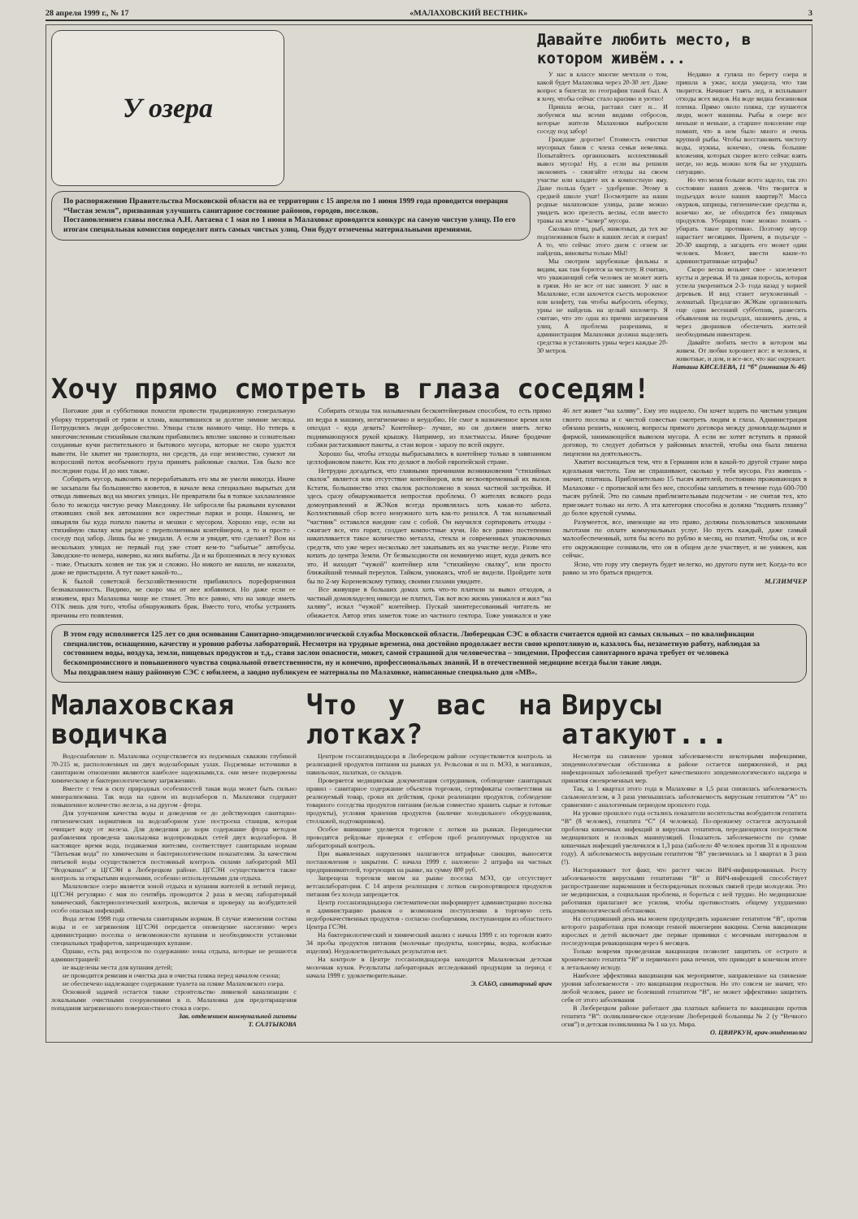28 апреля 1999 г., № 17 «МАЛАХОВСКИЙ ВЕСТНИК» 3
У озера
По распоряжению Правительства Московской области на ее территории с 15 апреля по 1 июня 1999 года проводится операция “Чистая земля”, призванная улучшить санитарное состояние районов, городов, поселков.
Постановлением главы поселка А.Н. Автаева с 1 мая по 1 июня в Малаховке проводится конкурс на самую чистую улицу. По его итогам специальная комиссия определит пять самых чистых улиц. Они будут отмечены материальными премиями.
Давайте любить место, в котором живём...
У нас в классе многие мечтали о том, какой будет Малаховка через 20-30 лет. Даже вопрос в билетах по географии такой был. А я хочу, чтобы сейчас стало красиво и уютно!
Пришла весна, растаял снег и... И любуемся мы всеми видами отбросов, которые жители Малаховки выбросили соседу под забор!
Граждане дорогие! Стоимость очистки мусорных баков с члена семьи невелика. Попытайтесь организовать коллективный вывоз мусора! Ну, а если вы решили экономить - сжигайте отходы на своем участке или кладите их в компостную яму. Даже польза будет - удобрение. Этому в средней школе учат! Посмотрите на наши родные малаховские улицы, разве можно увидеть всю прелесть весны, если вместо травы на земле - “ковер” мусора.
Сколько птиц, рыб, животных, да тех же подснежников было в наших лесах и озерах! А то, что сейчас этого днем с огнем не найдешь, виноваты только МЫ!
Мы смотрим зарубежные фильмы и видим, как там борются за чистоту. Я считаю, что уважающий себя человек не может жить в грязи. Но не все от нас зависит. У нас в Малаховке, если захочется съесть мороженое или конфету, так чтобы выбросить обертку, урны не найдешь на целый километр. Я считаю, что это одна из причин загрязнения улиц. А проблема разрешима, и администрация Малаховки должна выделить средства и установить урны через каждые 20-30 метров.
Недавно я гуляла по берегу озера и пришла в ужас, когда увидела, что там творится. Начинает таять лед, и всплывают отходы всех видов. На воде видна бензиновая пленка. Прямо около пляжа, где купаются люди, моют машины. Рыбы в озере все меньше и меньше, а старшее поколение еще помнит, что в нем было много и очень крупной рыбы. Чтобы восстановить чистоту воды, нужны, конечно, очень большие вложения, которых скорее всего сейчас взять негде, но ведь можно хотя бы не ухудшать ситуацию.
Но что меня больше всего задело, так это состояние наших домов. Что творится в подъездах возле наших квартир?! Масса окурков, шприцы, гигиенические средства и, конечно же, не обходится без пищевых продуктов. Уборщиц тоже можно понять - убирать такое противно. Поэтому мусор нарастает месяцами. Причем, в подъезде – 20-30 квартир, а загадить его может один человек. Может, ввести какие-то административные штрафы?
Скоро весна возьмет свое - зазеленеют кусты и деревья. И та дикая поросль, которая успела укорениться 2-3- года назад у корней деревьев. И вид станет неухоженный - лохматый. Предлагаю ЖЭКам организовать еще один весенний субботник, развесить объявления на подъездах, назначить день, а через дворников обеспечить жителей необходимым инвентарем.
Давайте любить место в котором мы живем. От любви хорошеет все: и человек, и животные, и дом, и все-все, что нас окружает.
Наташа КИСЕЛЕВА, 11 “б” (гимназия № 46)
Хочу прямо смотреть в глаза соседям!
Погожие дни и субботники помогли провести традиционную генеральную уборку территорий от грязи и хлама, накопившихся за долгие зимние месяцы. Потрудились люди добросовестно. Улицы стали намного чище. Но теперь к многочисленным стихийным свалкам прибавились вполне законно и сознательно созданные кучи растительного и бытового мусора, которые не скоро удастся вывезти. Не хватит ни транспорта, ни средств, да еще неизвестно, сумеют ли возросший поток необычного груза принять районные свалки. Так было все последние годы. И до них также.
Собирать мусор, вывозить и перерабатывать его мы не умели никогда. Иначе не засыпали бы большинство кюветов, в начале века специально вырытых для отвода ливневых вод на многих улицах. Не превратили бы в топкое захламленное боло то некогда чистую речку Македонку. Не забросали бы ржавыми кузовами отживших свой век автомашин все окрестные парки и рощи. Наконец, не швыряли бы куда попало пакеты и мешки с мусором. Хорошо еще, если на стихийную свалку или рядом с переполненным контейнером, а то и просто - соседу под забор. Лишь бы не увидали. А если и увидят, что сделают? Вон на нескольких улицах не первый год уже стоят кем-то “забытые” автобусы. Заводские-то номера, наверно, на них выбиты. Да и на брошенных в лесу кузовах - тоже. Отыскать хозяев не так уж и сложно. Но никого не нашли, не наказали, даже не пристыдили. А тут пакет какой-то...
К былой советской бесхозяйственности прибавилось пореформенная безнаказанность. Видимо, не скоро мы от нее избавимся. Но даже если ее изживем, враз Малаховка чище не станет. Это все равно, что на заводе иметь ОТК лишь для того, чтобы обнаруживать брак. Вместо того, чтобы устранять причины его появления.
Собирать отходы так называемым бесконтейнерным способом, то есть прямо из ведра в машину, негигиенично и неудобно. Не смог в назначенное время или опоздал - куда девать? Контейнер– лучше, но он должен иметь легко поднимающуюся рукой крышку. Например, из пластмассы. Иначе бродячие собаки растаскивают пакеты, а стаи ворон - заразу по всей округе.
Хорошо бы, чтобы отходы выбрасывались в контейнер только в завязанном целлофановом пакете. Как это делают в любой европейской стране.
Нетрудно догадаться, что главными причинами возникновения “стихийных свалок” является или отсутствие контейнеров, или несвоевременный их вызов. Кстати, большинство этих свалок расположено в зонах частной застройки. И здесь сразу обнаруживается непростая проблема. О жителях всякого рода домоуправлений и ЖЭКов всегда проявлялась хоть какая-то забота. Коллективный сбор всего ненужного хоть как-то решался. А так называемый “частник” оставался наедине сам с собой. Он научился сортировать отходы - сжигает все, что горит, создает компостные кучи. Но все равно постепенно накапливается такое количество металла, стекла и современных упаковочных средств, что уже через несколько лет закапывать их на участке негде. Разве что копать до центра Земли. От безвыходности он неминуемо ищет, куда девать все это. И находит “чужой” контейнер или “стихийную свалку”, или просто ближайший темный переулок. Тайком, унижаясь, чтоб не видели. Пройдите хотя бы по 2-му Кореневскому тупику, своими глазами увидите.
Все живущие в больших домах хоть что-то платили за вывоз отходов, а частный домовладелец никогда не платил, Так вот всю жизнь унижался и жил “на халяву”, искал “чужой” контейнер. Пускай заинтересованный читатель не обижается. Автор этих заметок тоже из частного сектора. Тоже унижался и уже 46 лет живет “на халяву”. Ему это надоело. Он хочет ходить по чистым улицам своего поселка и с чистой совестью смотреть людям в глаза. Администрация обязана решить, наконец, вопросы прямого договора между домовладельцами и фирмой, занимающейся вывозом мусора. А если не хотят вступать в прямой договор, то следует добиться у районных властей, чтобы она была лишена лицензии на деятельность.
Хватит восхищаться тем, что в Германии или в какой-то другой стране мира идеальная чистота. Там не спрашивают, сколько у тебя мусора. Раз живешь - значит, платишь. Приблизительно 15 тысяч жителей, постоянно проживающих в Малаховке - с пропиской или без нее, способны заплатить в течение года 600-700 тысяч рублей. Это по самым приблизительным подсчетам - не считая тех, кто приезжает только на лето. А эта категория способна и должна “поднять планку” до более круглой суммы.
Разумеется, все, имеющие на это право, должны пользоваться законными льготами по оплате коммунальных услуг. Но пусть каждый, даже самый малообеспеченный, хотя бы всего по рублю в месяц, но платит. Чтобы он, и все его окружающие сознавали, что он в общем деле участвует, и не унижен, как сейчас.
Ясно, что гору эту свернуть будет нелегко, но другого пути нет. Когда-то все равно за это браться придется.
М.ГЛИМЧЕР
В этом году исполняется 125 лет со дня основания Санитарно-эпидемиологической службы Московской области. Люберецкая СЭС в области считается одной из самых сильных – по квалификации специалистов, оснащению, качеству и уровню работы лабораторий. Несмотря на трудные времена, она достойно продолжает вести свою кропотливую и, казалось бы, незаметную работу, наблюдая за состоянием воды, воздуха, земли, пищевых продуктов и т.д., ставя заслон опасности, может, самой страшной для человечества – эпидемии. Профессия санитарного врача требует от человека бескомпромиссного и повышенного чувства социальной ответственности, ну и конечно, профессиональных знаний. И в отечественной медицине всегда были такие люди.
Мы поздравляем нашу районную СЭС с юбилеем, а заодно публикуем ее материалы по Малаховке, написанные специально для «МВ».
Малаховская водичка
Водоснабжение п. Малаховка осуществляется из подземных скважин глубиной 70-215 м, расположенных на двух водозаборных узлах. Подземные источники в санитарном отношении являются наиболее надежными,т.к. они менее подвержены химическому и бактериологическому загрязнению.
Вместе с тем в силу природных особенностей такая вода может быть сильно минерализована. Так вода на одном из водозаборов п. Малаховки содержит повышенное количество железа, а на другом - фтора.
Для улучшения качества воды и доведения ее до действующих санитарно-гигиенических нормативов на водозаборном узле построена станция, которая очищает воду от железа. Для доведения до норм содержание фтора методом разбавления проведена закольцовка водопроводных сетей двух водозаборов. В настоящее время вода, подаваемая жителям, соответствует санитарным нормам “Питьевая вода” по химическим и бактериологическим показателям. За качеством питьевой воды осуществляется постоянный контроль силами лабораторий МП “Водоканал” и ЦГСЭН в Люберецком районе. ЦГСЭН осуществляется также контроль за открытыми водоемами, особенно используемыми для отдыха.
Малаховское озеро является зоной отдыха и купания жителей в летний период. ЦГСЭН регулярно с мая по сентябрь проводится 2 раза в месяц лабораторный химический, бактериологический контроль, включая и проверку на возбудителей особо опасных инфекций.
Вода летом 1998 года отвечала санитарным нормам. В случае изменения состава воды и ее загрязнения ЦГСЭН передается оповещение населению через администрацию поселка о невозможности купания и необходимости установки специальных трафаретов, запрещающих купание.
Однако, есть ряд вопросов по содержанию зоны отдыха, которые не решаются администрацией:
не выделены места для купания детей;
не проводится ревизия и очистка дна и очистка пляжа перед началом сезона;
не обеспечено надлежащее содержание туалета на пляже Малаховского озера.
Основной задачей остается также строительство ливневой канализации с локальными очистными сооружениями в п. Малаховка для предотвращения попадания загрязненного поверхностного стока в озеро.
Зав. отделением коммунальной гигиены
Т. САЛТЫКОВА
Что у вас на лотках?
Центром госсанэпиднадзора в Люберецком районе осуществляется контроль за реализацией продуктов питания на рынках ул. Рельсовая и на п. МЭЗ, в магазинах, павильонах, палатках, со складов.
Проверяется медицинская документация сотрудников, соблюдение санитарных правил - санитарное содержание объектов торговли, сертификаты соответствия на реализуемый товар, сроки их действия, сроки реализации продуктов, соблюдение товарного соседства продуктов питания (нельзя совместно хранить сырые и готовые продукты), условия хранения продуктов (наличие холодильного оборудования, стеллажей, подтоварников).
Особое внимание уделяется торговле с лотков на рынках. Периодически проводятся рейдовые проверки с отбором проб реализуемых продуктов на лабораторный контроль.
При выявленных нарушениях налагаются штрафные санкции, выносятся постановления о закрытии. С начала 1999 г. наложено 2 штрафа на частных предпринимателей, торгующих на рынке, на сумму 800 руб.
Запрещена торговля мясом на рынке поселка МЭЗ, где отсутствует ветсанлаборатория. С 14 апреля реализация с лотков скоропортящихся продуктов питания без холода запрещается.
Центр госсанэпиднадзора систематически информирует администрацию поселка и администрацию рынков о возможном поступлении в торговую сеть недоброкачественных продуктов - согласно сообщениям, поступающим из областного Центра ГСЭН.
На бактериологический и химический анализ с начала 1999 г. из торговли взято 34 пробы продуктов питания (молочные продукты, консервы, водка, колбасные изделия). Неудовлетворительных результатов нет.
На контроле в Центре госсанэпиднадзора находится Малаховская детская молочная кухня. Результаты лабораторных исследований продукции за период с начала 1999 г. удовлетворительные.
Э. САБО, санитарный врач
Вирусы атакуют...
Несмотря на снижение уровня заболеваемости некоторыми инфекциями, эпидемиологическая обстановка в районе остается напряженной, и ряд инфекционных заболеваний требует качественного эпидемиологического надзора и принятия своевременных мер.
Так, за 1 квартал этого года в Малаховке в 1,5 раза снизилась заболеваемость сальмонеллезом, в 3 раза уменьшилась заболеваемость вирусным гепатитом “А” по сравнению с аналогичным периодом прошлого года.
На уровне прошлого года остались показатели носительства возбудителя гепатита “В” (8 человек), гепатита “С” (4 человека). По-прежнему остается актуальной проблема кишечных инфекций и вирусных гепатитов, передающихся посредством медицинских и половых манипуляций. Показатель заболеваемости по сумме кишечных инфекций увеличился в 1,3 раза (заболело 40 человек против 31 в прошлом году). А заболеваемость вирусным гепатитом “В” увеличилась за 1 квартал в 3 раза (!).
Настораживает тот факт, что растет число ВИЧ-инфицированных. Росту заболеваемости вирусными гепатитами “В” и ВИЧ-инфекцией способствует распространение наркомании и беспорядочных половых связей среди молодежи. Это не медицинская, а социальная проблема, и бороться с ней трудно. Но медицинские работники прилагают все усилия, чтобы противостоять общему ухудшению эпидемиологической обстановки.
На сегодняшний день мы можем предупредить заражение гепатитом “В”, против которого разработана при помощи генной инженерии вакцина. Схема вакцинации взрослых и детей включает две первые прививки с месячным интервалом и последующая ревакцинация через 6 месяцев.
Только вовремя проведенная вакцинация позволит защитить от острого и хронического гепатита “В” и первичного рака печени, что приводят в конечном итоге к летальному исходу.
Наиболее эффективна вакцинация как мероприятие, направленное на снижение уровня заболеваемости - это вакцинация подростков. Но это совсем не значит, что любой человек, ранее не болевший гепатитом “В”, не может эффективно защитить себя от этого заболевания
В Люберецком районе работают два платных кабинета по вакцинации против гепатита “В”: поликлиническое отделение Люберецкой больницы № 2 (у “Вечного огня”) и детская поликлиника № 1 на ул. Мира.
О. ЦВИРКУН, врач-эпидемиолог